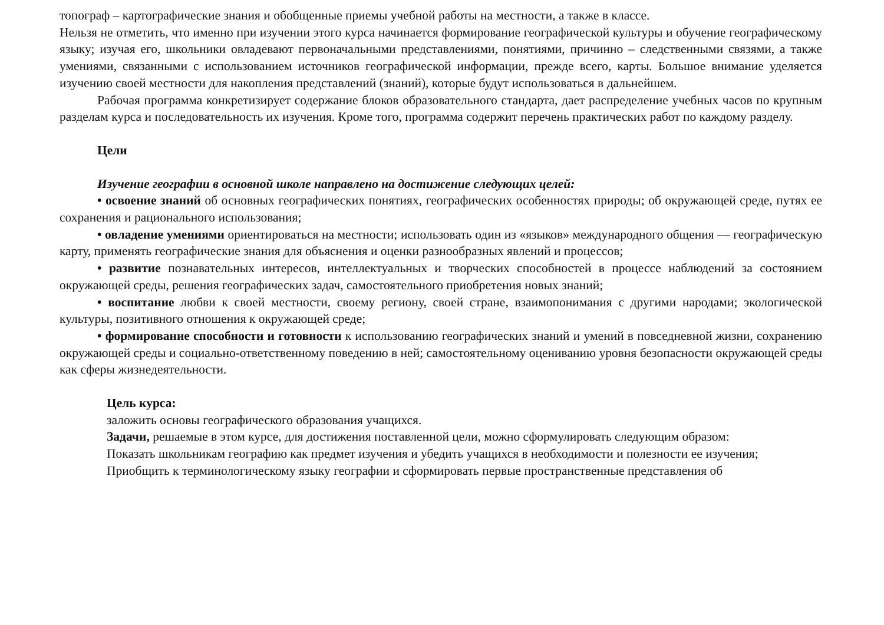топограф – картографические знания и обобщенные приемы учебной работы на местности, а также в классе.
Нельзя не отметить, что именно при изучении этого курса начинается формирование географической культуры и обучение географическому языку; изучая его, школьники овладевают первоначальными представлениями, понятиями, причинно – следственными связями, а также умениями, связанными с использованием источников географической информации, прежде всего, карты. Большое внимание уделяется изучению своей местности для накопления представлений (знаний), которые будут использоваться в дальнейшем.
Рабочая программа конкретизирует содержание блоков образовательного стандарта, дает распределение учебных часов по крупным разделам курса и последовательность их изучения. Кроме того, программа содержит перечень практических работ по каждому разделу.
Цели
Изучение географии в основной школе направлено на достижение следующих целей:
• освоение знаний об основных географических понятиях, географических особенностях природы; об окружающей среде, путях ее сохранения и рационального использования;
• овладение умениями ориентироваться на местности; использовать один из «языков» международного общения — географическую карту, применять географические знания для объяснения и оценки разнообразных явлений и процессов;
• развитие познавательных интересов, интеллектуальных и творческих способностей в процессе наблюдений за состоянием окружающей среды, решения географических задач, самостоятельного приобретения новых знаний;
• воспитание любви к своей местности, своему региону, своей стране, взаимопонимания с другими народами; экологической культуры, позитивного отношения к окружающей среде;
• формирование способности и готовности к использованию географических знаний и умений в повседневной жизни, сохранению окружающей среды и социально-ответственному поведению в ней; самостоятельному оцениванию уровня безопасности окружающей среды как сферы жизнедеятельности.
Цель курса:
заложить основы географического образования учащихся.
Задачи, решаемые в этом курсе, для достижения поставленной цели, можно сформулировать следующим образом:
Показать школьникам географию как предмет изучения и убедить учащихся в необходимости и полезности ее изучения;
Приобщить к терминологическому языку географии и сформировать первые пространственные представления об